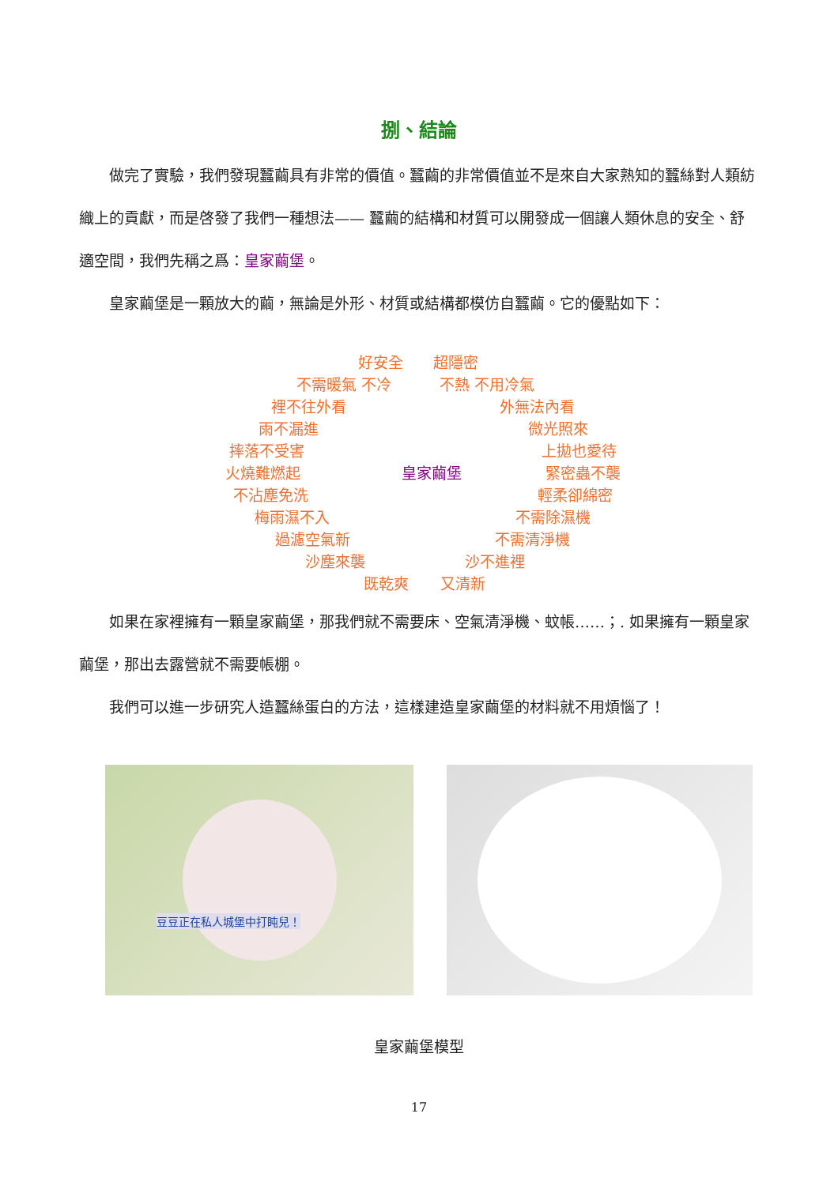捌、結論
做完了實驗，我們發現蠶繭具有非常的價值。蠶繭的非常價值並不是來自大家熟知的蠶絲對人類紡織上的貢獻，而是啓發了我們一種想法—— 蠶繭的結構和材質可以開發成一個讓人類休息的安全、舒適空間，我們先稱之爲：皇家繭堡。
皇家繭堡是一顆放大的繭，無論是外形、材質或結構都模仿自蠶繭。它的優點如下：
好安全 超隱密
不需暖氣 不冷 不熱 不用冷氣
裡不往外看 外無法內看
雨不漏進 微光照來
摔落不受害 上拋也愛待
火燒難燃起 皇家繭堡 緊密蟲不襲
不沾塵免洗 輕柔卻綿密
梅雨濕不入 不需除濕機
過濾空氣新 不需清淨機
沙塵來襲 沙不進裡
既乾爽 又清新
如果在家裡擁有一顆皇家繭堡，那我們就不需要床、空氣清淨機、蚊帳……；. 如果擁有一顆皇家繭堡，那出去露營就不需要帳棚。
我們可以進一步研究人造蠶絲蛋白的方法，這樣建造皇家繭堡的材料就不用煩惱了！
豆豆正在私人城堡中打盹兒！
皇家繭堡模型
17